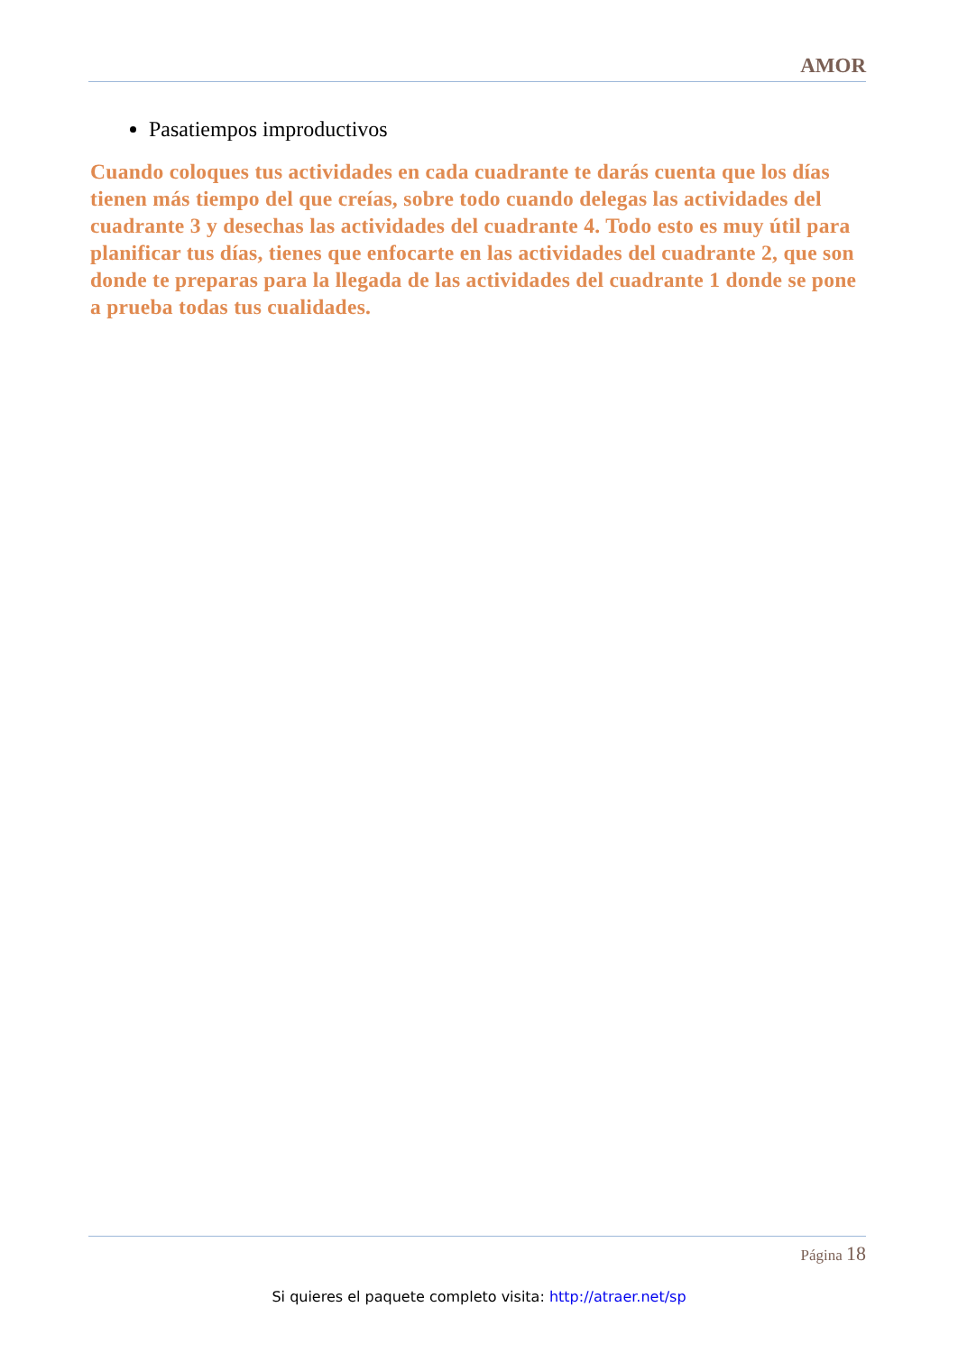AMOR
Pasatiempos improductivos
Cuando coloques tus actividades en cada cuadrante te darás cuenta que los días tienen más tiempo del que creías, sobre todo cuando delegas las actividades del cuadrante 3 y desechas las actividades del cuadrante 4. Todo esto es muy útil para planificar tus días, tienes que enfocarte en las actividades del cuadrante 2, que son donde te preparas para la llegada de las actividades del cuadrante 1 donde se pone a prueba todas tus cualidades.
Página 18
Si quieres el paquete completo visita: http://atraer.net/sp